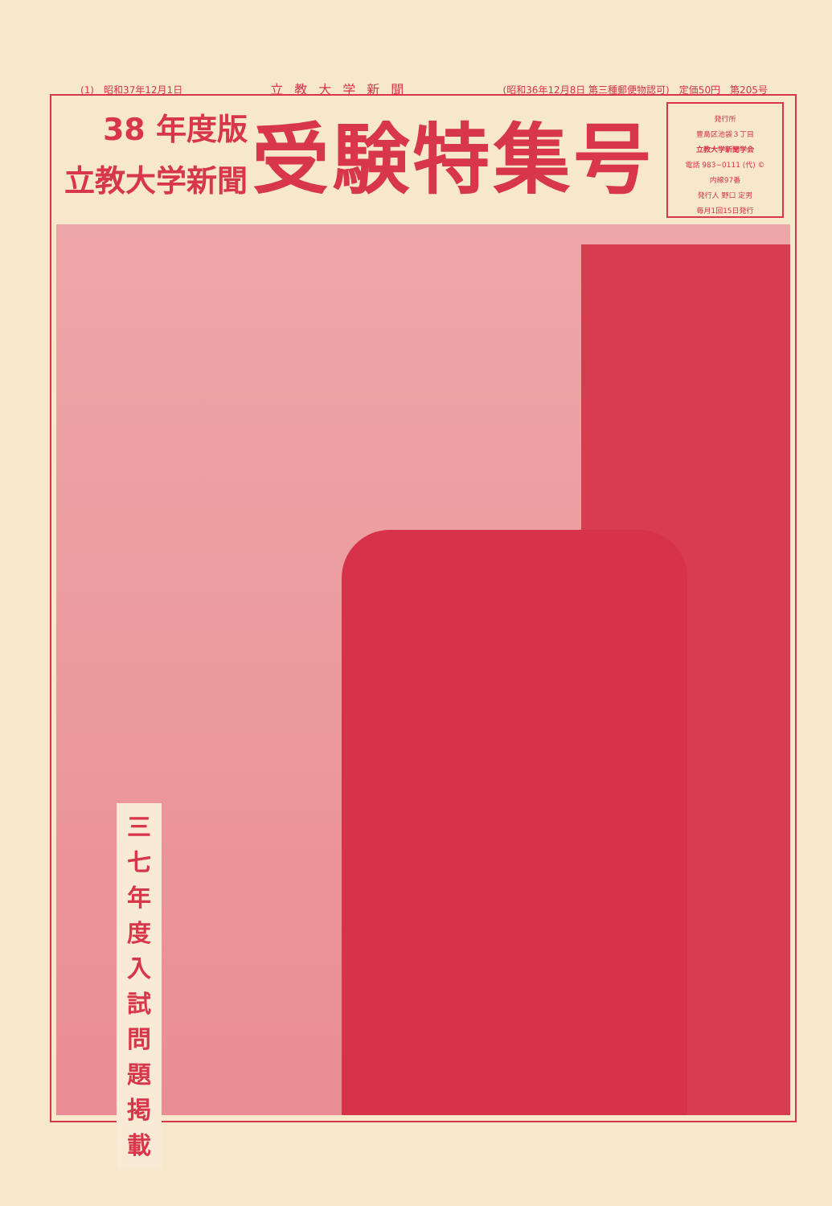(1)　昭和37年12月1日 立教大学新聞 (昭和36年12月8日 第三種郵便物認可)　定価50円　第205号
38 年度版
立教大学新聞
受験特集号
発行所
豊島区池袋３丁目
立教大学新聞学会
電話 983−0111 (代) ©
内線97番
発行人 野口 定男
毎月1回15日発行
三
七
年
度
入
試
問
題
掲
載